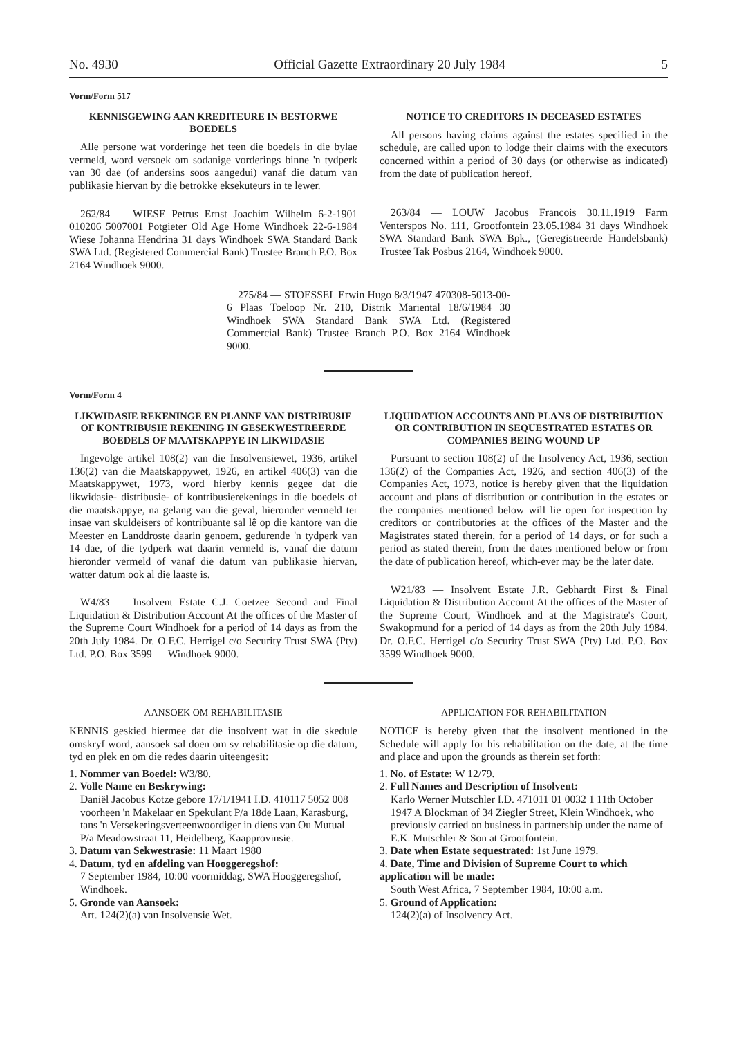No. 4930 Official Gazette Extraordinary 20 July 1984 5
Vorm/Form 517
KENNISGEWING AAN KREDITEURE IN BESTORWE BOEDELS
Alle persone wat vorderinge het teen die boedels in die bylae vermeld, word versoek om sodanige vorderings binne 'n tydperk van 30 dae (of andersins soos aangedui) vanaf die datum van publikasie hiervan by die betrokke eksekuteurs in te lewer.
262/84 — WIESE Petrus Ernst Joachim Wilhelm 6-2-1901 010206 5007001 Potgieter Old Age Home Windhoek 22-6-1984 Wiese Johanna Hendrina 31 days Windhoek SWA Standard Bank SWA Ltd. (Registered Commercial Bank) Trustee Branch P.O. Box 2164 Windhoek 9000.
NOTICE TO CREDITORS IN DECEASED ESTATES
All persons having claims against the estates specified in the schedule, are called upon to lodge their claims with the executors concerned within a period of 30 days (or otherwise as indicated) from the date of publication hereof.
263/84 — LOUW Jacobus Francois 30.11.1919 Farm Venterspos No. 111, Grootfontein 23.05.1984 31 days Windhoek SWA Standard Bank SWA Bpk., (Geregistreerde Handelsbank) Trustee Tak Posbus 2164, Windhoek 9000.
275/84 — STOESSEL Erwin Hugo 8/3/1947 470308-5013-00-6 Plaas Toeloop Nr. 210, Distrik Mariental 18/6/1984 30 Windhoek SWA Standard Bank SWA Ltd. (Registered Commercial Bank) Trustee Branch P.O. Box 2164 Windhoek 9000.
Vorm/Form 4
LIKWIDASIE REKENINGE EN PLANNE VAN DISTRIBUSIE OF KONTRIBUSIE REKENING IN GESEKWESTREERDE BOEDELS OF MAATSKAPPYE IN LIKWIDASIE
Ingevolge artikel 108(2) van die Insolvensiewet, 1936, artikel 136(2) van die Maatskappywet, 1926, en artikel 406(3) van die Maatskappywet, 1973, word hierby kennis gegee dat die likwidasie- distribusie- of kontribusierekenings in die boedels of die maatskappye, na gelang van die geval, hieronder vermeld ter insae van skuldeisers of kontribuante sal lê op die kantore van die Meester en Landdroste daarin genoem, gedurende 'n tydperk van 14 dae, of die tydperk wat daarin vermeld is, vanaf die datum hieronder vermeld of vanaf die datum van publikasie hiervan, watter datum ook al die laaste is.
W4/83 — Insolvent Estate C.J. Coetzee Second and Final Liquidation & Distribution Account At the offices of the Master of the Supreme Court Windhoek for a period of 14 days as from the 20th July 1984. Dr. O.F.C. Herrigel c/o Security Trust SWA (Pty) Ltd. P.O. Box 3599 — Windhoek 9000.
LIQUIDATION ACCOUNTS AND PLANS OF DISTRIBUTION OR CONTRIBUTION IN SEQUESTRATED ESTATES OR COMPANIES BEING WOUND UP
Pursuant to section 108(2) of the Insolvency Act, 1936, section 136(2) of the Companies Act, 1926, and section 406(3) of the Companies Act, 1973, notice is hereby given that the liquidation account and plans of distribution or contribution in the estates or the companies mentioned below will lie open for inspection by creditors or contributories at the offices of the Master and the Magistrates stated therein, for a period of 14 days, or for such a period as stated therein, from the dates mentioned below or from the date of publication hereof, which-ever may be the later date.
W21/83 — Insolvent Estate J.R. Gebhardt First & Final Liquidation & Distribution Account At the offices of the Master of the Supreme Court, Windhoek and at the Magistrate's Court, Swakopmund for a period of 14 days as from the 20th July 1984. Dr. O.F.C. Herrigel c/o Security Trust SWA (Pty) Ltd. P.O. Box 3599 Windhoek 9000.
AANSOEK OM REHABILITASIE
KENNIS geskied hiermee dat die insolvent wat in die skedule omskryf word, aansoek sal doen om sy rehabilitasie op die datum, tyd en plek en om die redes daarin uiteengesit:
1. Nommer van Boedel: W3/80.
2. Volle Name en Beskrywing:
Daniël Jacobus Kotze gebore 17/1/1941 I.D. 410117 5052 008 voorheen 'n Makelaar en Spekulant P/a 18de Laan, Karasburg, tans 'n Versekeringsverteenwoordiger in diens van Ou Mutual P/a Meadowstraat 11, Heidelberg, Kaapprovinsie.
3. Datum van Sekwestrasie: 11 Maart 1980
4. Datum, tyd en afdeling van Hooggeregshof:
7 September 1984, 10:00 voormiddag, SWA Hooggeregshof, Windhoek.
5. Gronde van Aansoek:
Art. 124(2)(a) van Insolvensie Wet.
APPLICATION FOR REHABILITATION
NOTICE is hereby given that the insolvent mentioned in the Schedule will apply for his rehabilitation on the date, at the time and place and upon the grounds as therein set forth:
1. No. of Estate: W 12/79.
2. Full Names and Description of Insolvent:
Karlo Werner Mutschler I.D. 471011 01 0032 1 11th October 1947 A Blockman of 34 Ziegler Street, Klein Windhoek, who previously carried on business in partnership under the name of E.K. Mutschler & Son at Grootfontein.
3. Date when Estate sequestrated: 1st June 1979.
4. Date, Time and Division of Supreme Court to which application will be made:
South West Africa, 7 September 1984, 10:00 a.m.
5. Ground of Application:
124(2)(a) of Insolvency Act.